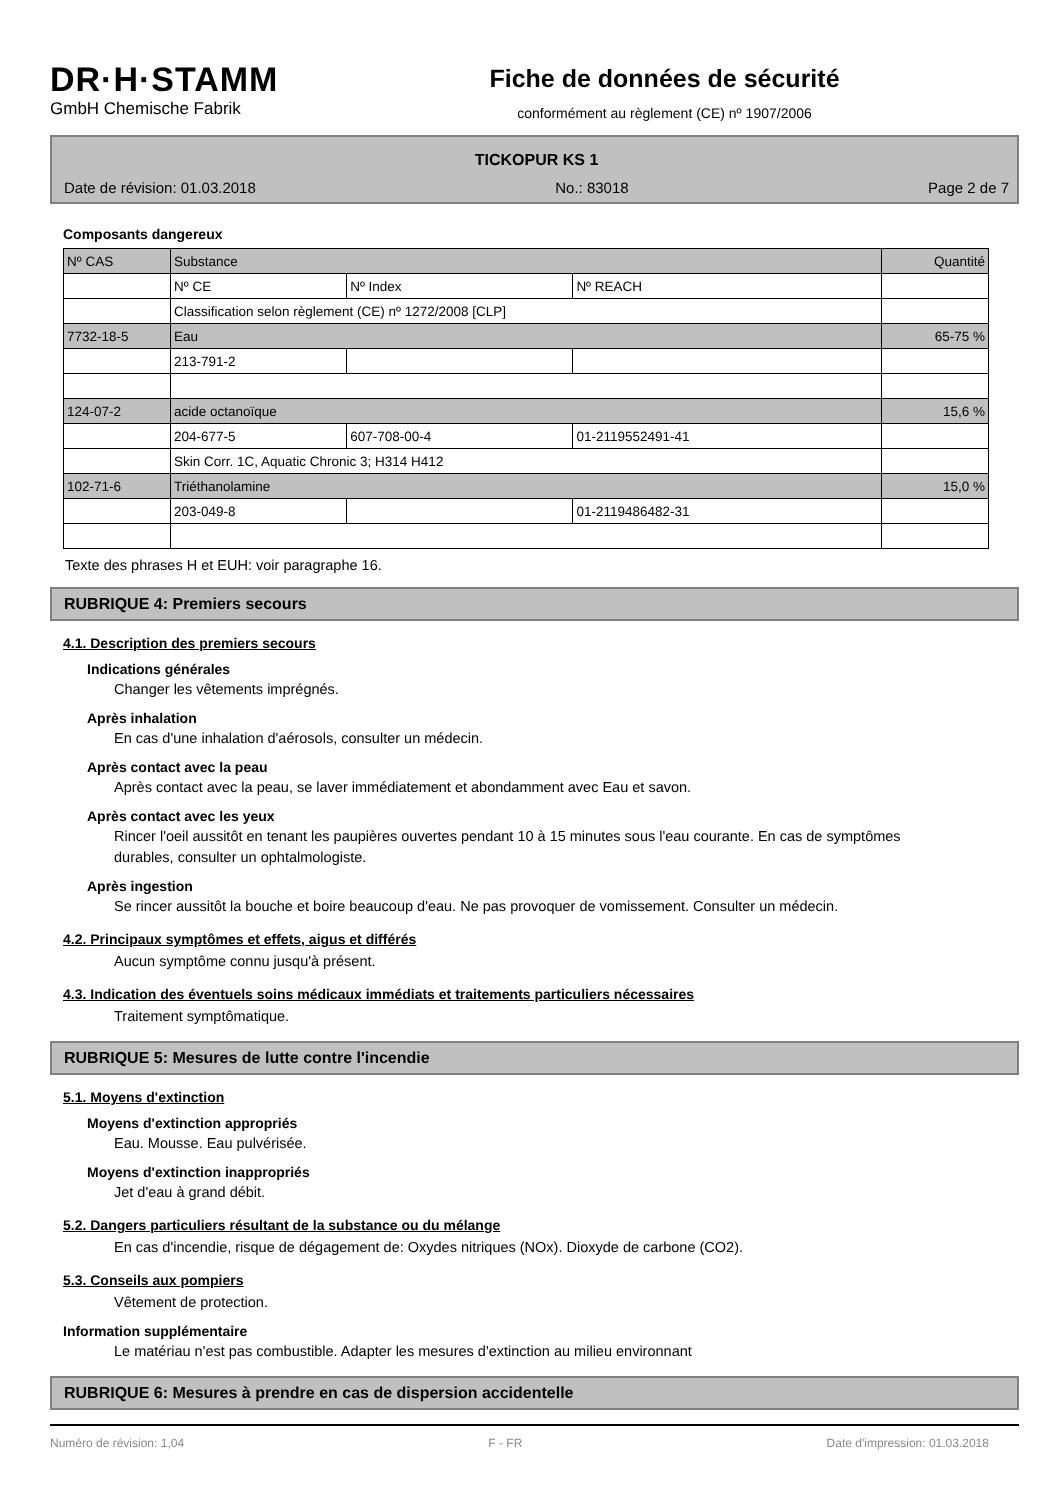DR·H·STAMM
GmbH Chemische Fabrik
Fiche de données de sécurité
conformément au règlement (CE) nº 1907/2006
TICKOPUR KS 1
Date de révision: 01.03.2018 No.: 83018 Page 2 de 7
Composants dangereux
| Nº CAS | Substance | | | Quantité |
| | Nº CE | Nº Index | Nº REACH | |
| | Classification selon règlement (CE) nº 1272/2008 [CLP] | | | |
| 7732-18-5 | Eau | | | 65-75 % |
| | 213-791-2 | | | |
| 124-07-2 | acide octanoïque | | | 15,6 % |
| | 204-677-5 | 607-708-00-4 | 01-2119552491-41 | |
| | Skin Corr. 1C, Aquatic Chronic 3; H314 H412 | | | |
| 102-71-6 | Triéthanolamine | | | 15,0 % |
| | 203-049-8 | | 01-2119486482-31 | |
Texte des phrases H et EUH: voir paragraphe 16.
RUBRIQUE 4: Premiers secours
4.1. Description des premiers secours
Indications générales
Changer les vêtements imprégnés.
Après inhalation
En cas d'une inhalation d'aérosols, consulter un médecin.
Après contact avec la peau
Après contact avec la peau, se laver immédiatement et abondamment avec Eau et savon.
Après contact avec les yeux
Rincer l'oeil aussitôt en tenant les paupières ouvertes pendant 10 à 15 minutes sous l'eau courante. En cas de symptômes durables, consulter un ophtalmologiste.
Après ingestion
Se rincer aussitôt la bouche et boire beaucoup d'eau. Ne pas provoquer de vomissement. Consulter un médecin.
4.2. Principaux symptômes et effets, aigus et différés
Aucun symptôme connu jusqu'à présent.
4.3. Indication des éventuels soins médicaux immédiats et traitements particuliers nécessaires
Traitement symptômatique.
RUBRIQUE 5: Mesures de lutte contre l'incendie
5.1. Moyens d'extinction
Moyens d'extinction appropriés
Eau. Mousse. Eau pulvérisée.
Moyens d'extinction inappropriés
Jet d'eau à grand débit.
5.2. Dangers particuliers résultant de la substance ou du mélange
En cas d'incendie, risque de dégagement de: Oxydes nitriques (NOx). Dioxyde de carbone (CO2).
5.3. Conseils aux pompiers
Vêtement de protection.
Information supplémentaire
Le matériau n'est pas combustible. Adapter les mesures d'extinction au milieu environnant
RUBRIQUE 6: Mesures à prendre en cas de dispersion accidentelle
Numéro de révision: 1,04 F - FR Date d'impression: 01.03.2018